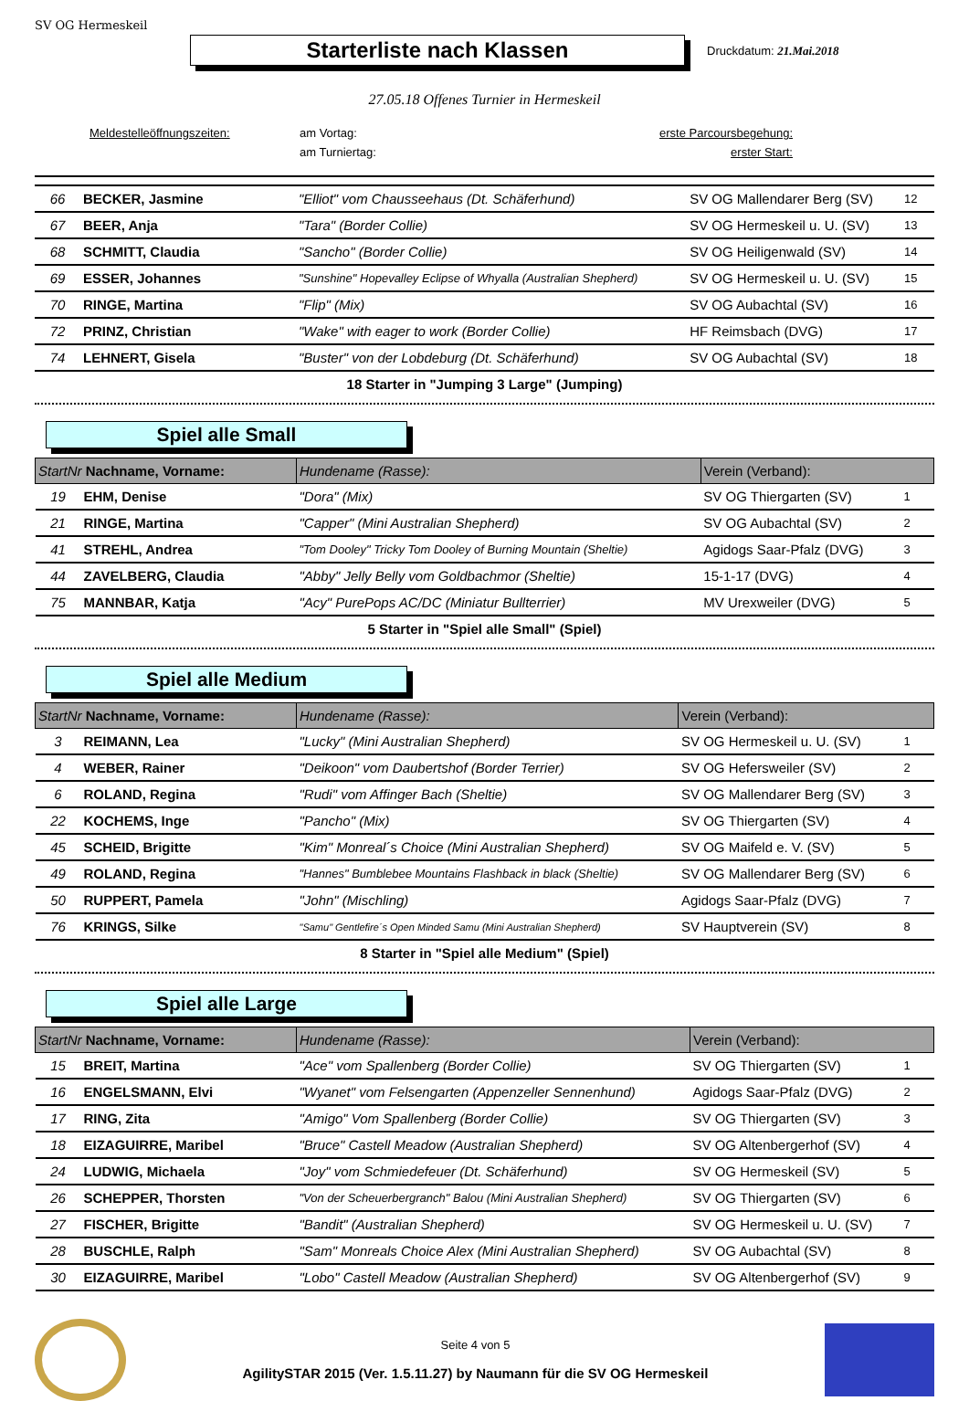SV OG Hermeskeil
Starterliste nach Klassen
Druckdatum: 21.Mai.2018
27.05.18 Offenes Turnier in Hermeskeil
Meldestelleöffnungszeiten: am Vortag: erste Parcoursbegehung: am Turniertag: erster Start:
| 66 | BECKER, Jasmine | "Elliot" vom Chausseehaus (Dt. Schäferhund) | SV OG Mallendarer Berg (SV) | 12 |
| 67 | BEER, Anja | "Tara" (Border Collie) | SV OG Hermeskeil u. U. (SV) | 13 |
| 68 | SCHMITT, Claudia | "Sancho" (Border Collie) | SV OG Heiligenwald (SV) | 14 |
| 69 | ESSER, Johannes | "Sunshine" Hopevalley Eclipse of Whyalla (Australian Shepherd) | SV OG Hermeskeil u. U. (SV) | 15 |
| 70 | RINGE, Martina | "Flip" (Mix) | SV OG Aubachtal (SV) | 16 |
| 72 | PRINZ, Christian | "Wake" with eager to work (Border Collie) | HF Reimsbach (DVG) | 17 |
| 74 | LEHNERT, Gisela | "Buster" von der Lobdeburg (Dt. Schäferhund) | SV OG Aubachtal (SV) | 18 |
18 Starter in "Jumping 3 Large" (Jumping)
Spiel alle Small
| StartNr Nachname, Vorname: | | Hundename (Rasse): | Verein (Verband): | |
| --- | --- | --- | --- | --- |
| 19 | EHM, Denise | "Dora" (Mix) | SV OG Thiergarten (SV) | 1 |
| 21 | RINGE, Martina | "Capper" (Mini Australian Shepherd) | SV OG Aubachtal (SV) | 2 |
| 41 | STREHL, Andrea | "Tom Dooley" Tricky Tom Dooley of Burning Mountain (Sheltie) | Agidogs Saar-Pfalz (DVG) | 3 |
| 44 | ZAVELBERG, Claudia | "Abby" Jelly Belly vom Goldbachmor (Sheltie) | 15-1-17 (DVG) | 4 |
| 75 | MANNBAR, Katja | "Acy" PurePops AC/DC (Miniatur Bullterrier) | MV Urexweiler (DVG) | 5 |
5 Starter in "Spiel alle Small" (Spiel)
Spiel alle Medium
| StartNr Nachname, Vorname: | | Hundename (Rasse): | Verein (Verband): | |
| --- | --- | --- | --- | --- |
| 3 | REIMANN, Lea | "Lucky" (Mini Australian Shepherd) | SV OG Hermeskeil u. U. (SV) | 1 |
| 4 | WEBER, Rainer | "Deikoon" vom Daubertshof (Border Terrier) | SV OG Hefersweiler (SV) | 2 |
| 6 | ROLAND, Regina | "Rudi" vom Affinger Bach (Sheltie) | SV OG Mallendarer Berg (SV) | 3 |
| 22 | KOCHEMS, Inge | "Pancho" (Mix) | SV OG Thiergarten (SV) | 4 |
| 45 | SCHEID, Brigitte | "Kim" Monreal´s Choice (Mini Australian Shepherd) | SV OG Maifeld e. V. (SV) | 5 |
| 49 | ROLAND, Regina | "Hannes" Bumblebee Mountains Flashback in black (Sheltie) | SV OG Mallendarer Berg (SV) | 6 |
| 50 | RUPPERT, Pamela | "John" (Mischling) | Agidogs Saar-Pfalz (DVG) | 7 |
| 76 | KRINGS, Silke | "Samu" Gentlefire´s Open Minded Samu (Mini Australian Shepherd) | SV Hauptverein (SV) | 8 |
8 Starter in "Spiel alle Medium" (Spiel)
Spiel alle Large
| StartNr Nachname, Vorname: | | Hundename (Rasse): | Verein (Verband): | |
| --- | --- | --- | --- | --- |
| 15 | BREIT, Martina | "Ace" vom Spallenberg (Border Collie) | SV OG Thiergarten (SV) | 1 |
| 16 | ENGELSMANN, Elvi | "Wyanet" vom Felsengarten (Appenzeller Sennenhund) | Agidogs Saar-Pfalz (DVG) | 2 |
| 17 | RING, Zita | "Amigo" Vom Spallenberg (Border Collie) | SV OG Thiergarten (SV) | 3 |
| 18 | EIZAGUIRRE, Maribel | "Bruce" Castell Meadow (Australian Shepherd) | SV OG Altenbergerhof (SV) | 4 |
| 24 | LUDWIG, Michaela | "Joy" vom Schmiedefeuer (Dt. Schäferhund) | SV OG Hermeskeil (SV) | 5 |
| 26 | SCHEPPER, Thorsten | "Von der Scheuerbergranch" Balou (Mini Australian Shepherd) | SV OG Thiergarten (SV) | 6 |
| 27 | FISCHER, Brigitte | "Bandit" (Australian Shepherd) | SV OG Hermeskeil u. U. (SV) | 7 |
| 28 | BUSCHLE, Ralph | "Sam" Monreals Choice Alex (Mini Australian Shepherd) | SV OG Aubachtal (SV) | 8 |
| 30 | EIZAGUIRRE, Maribel | "Lobo" Castell Meadow (Australian Shepherd) | SV OG Altenbergerhof (SV) | 9 |
Seite 4 von 5
AgilitySTAR 2015 (Ver. 1.5.11.27) by Naumann für die SV OG Hermeskeil